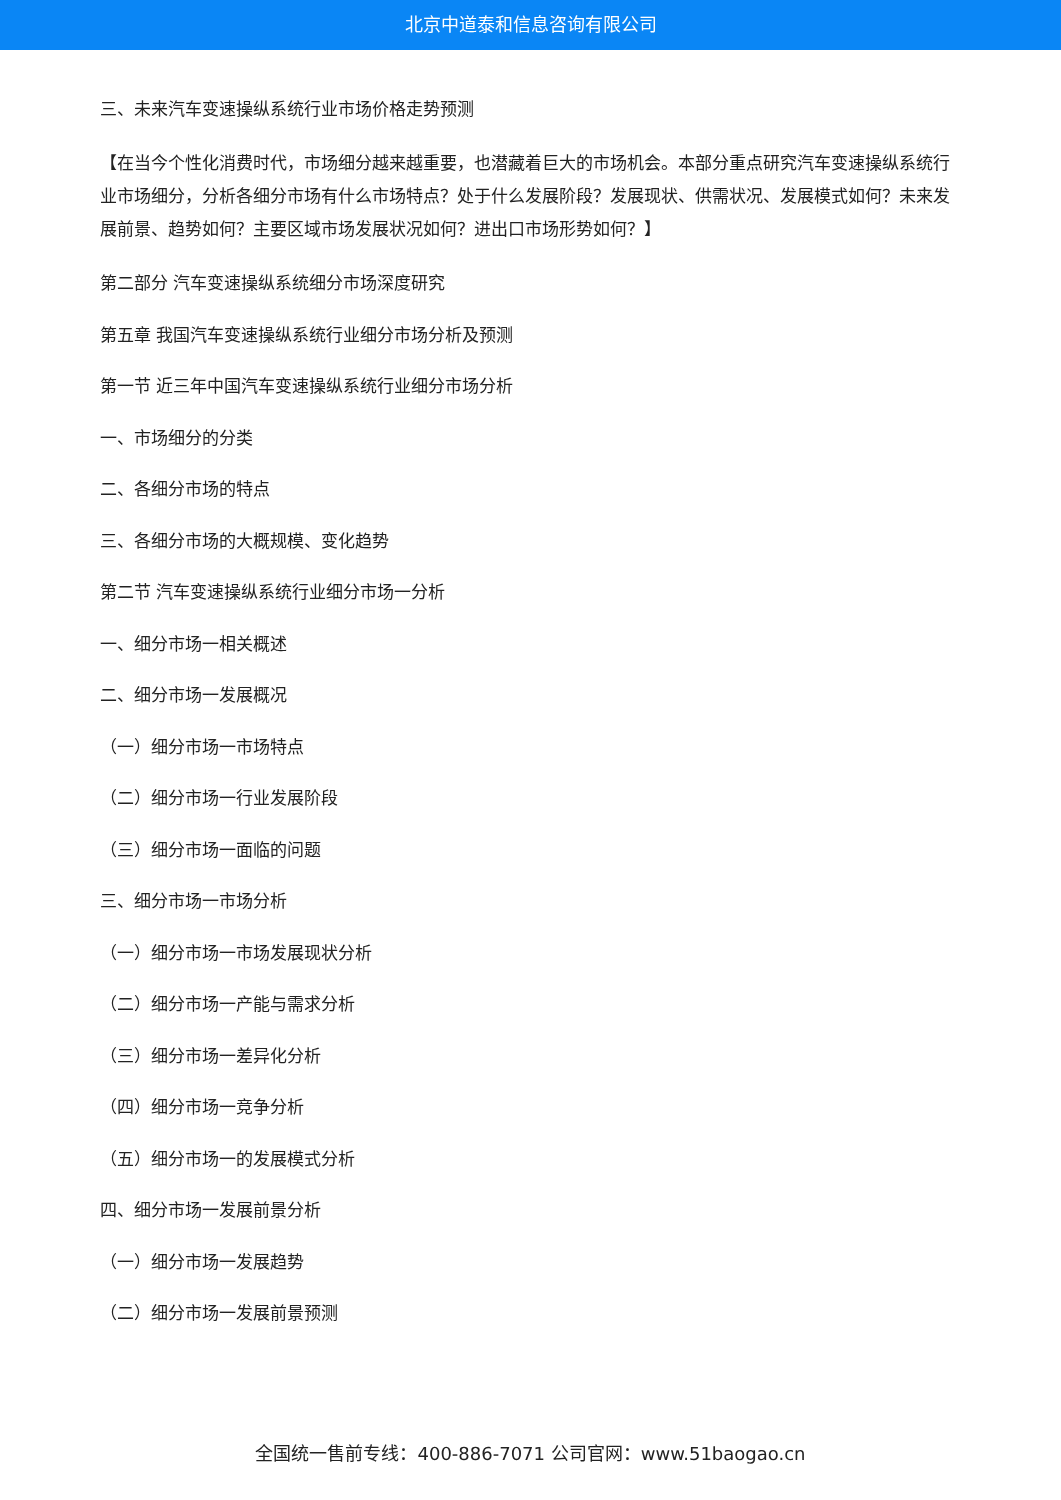北京中道泰和信息咨询有限公司
三、未来汽车变速操纵系统行业市场价格走势预测
【在当今个性化消费时代，市场细分越来越重要，也潜藏着巨大的市场机会。本部分重点研究汽车变速操纵系统行业市场细分，分析各细分市场有什么市场特点？处于什么发展阶段？发展现状、供需状况、发展模式如何？未来发展前景、趋势如何？主要区域市场发展状况如何？进出口市场形势如何？】
第二部分 汽车变速操纵系统细分市场深度研究
第五章 我国汽车变速操纵系统行业细分市场分析及预测
第一节 近三年中国汽车变速操纵系统行业细分市场分析
一、市场细分的分类
二、各细分市场的特点
三、各细分市场的大概规模、变化趋势
第二节 汽车变速操纵系统行业细分市场一分析
一、细分市场一相关概述
二、细分市场一发展概况
（一）细分市场一市场特点
（二）细分市场一行业发展阶段
（三）细分市场一面临的问题
三、细分市场一市场分析
（一）细分市场一市场发展现状分析
（二）细分市场一产能与需求分析
（三）细分市场一差异化分析
（四）细分市场一竞争分析
（五）细分市场一的发展模式分析
四、细分市场一发展前景分析
（一）细分市场一发展趋势
（二）细分市场一发展前景预测
全国统一售前专线：400-886-7071 公司官网：www.51baogao.cn